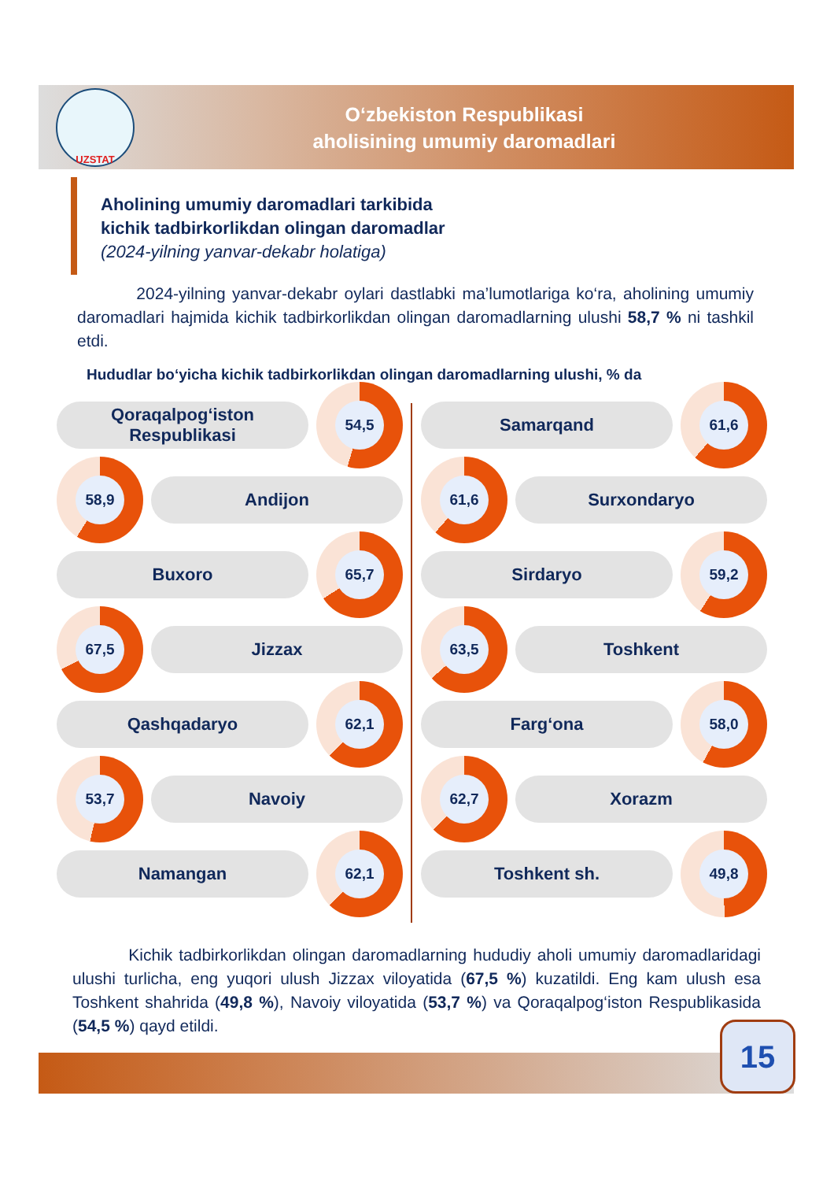UZSTAT
O‘zbekiston Respublikasi
aholisining umumiy daromadlari
Aholining umumiy daromadlari tarkibida
kichik tadbirkorlikdan olingan daromadlar
(2024-yilning yanvar-dekabr holatiga)
2024-yilning yanvar-dekabr oylari dastlabki ma’lumotlariga ko‘ra, aholining umumiy daromadlari hajmida kichik tadbirkorlikdan olingan daromadlarning ulushi 58,7 % ni tashkil etdi.
Hududlar bo‘yicha kichik tadbirkorlikdan olingan daromadlarning ulushi, % da
Qoraqalpog‘iston
Respublikasi
54,5
58,9
Andijon
Buxoro
65,7
67,5
Jizzax
Qashqadaryo
62,1
53,7
Navoiy
Namangan
62,1
Samarqand
61,6
61,6
Surxondaryo
Sirdaryo
59,2
63,5
Toshkent
Farg‘ona
58,0
62,7
Xorazm
Toshkent sh.
49,8
Kichik tadbirkorlikdan olingan daromadlarning hududiy aholi umumiy daromadlaridagi ulushi turlicha, eng yuqori ulush Jizzax viloyatida (67,5 %) kuzatildi. Eng kam ulush esa Toshkent shahrida (49,8 %), Navoiy viloyatida (53,7 %) va Qoraqalpog‘iston Respublikasida (54,5 %) qayd etildi.
15